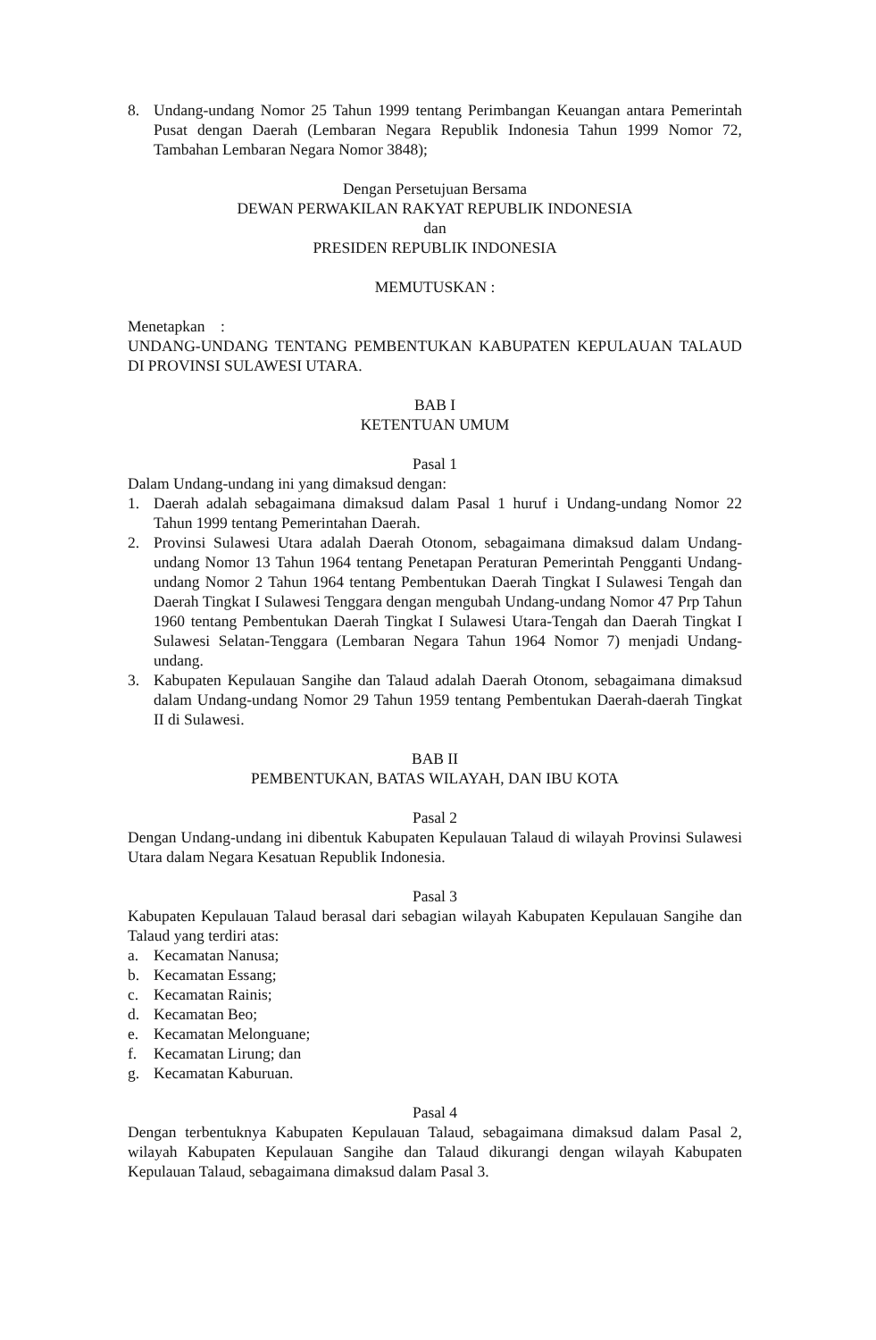8. Undang-undang Nomor 25 Tahun 1999 tentang Perimbangan Keuangan antara Pemerintah Pusat dengan Daerah (Lembaran Negara Republik Indonesia Tahun 1999 Nomor 72, Tambahan Lembaran Negara Nomor 3848);
Dengan Persetujuan Bersama
DEWAN PERWAKILAN RAKYAT REPUBLIK INDONESIA
dan
PRESIDEN REPUBLIK INDONESIA
MEMUTUSKAN :
Menetapkan :
UNDANG-UNDANG TENTANG PEMBENTUKAN KABUPATEN KEPULAUAN TALAUD DI PROVINSI SULAWESI UTARA.
BAB I
KETENTUAN UMUM
Pasal 1
Dalam Undang-undang ini yang dimaksud dengan:
1. Daerah adalah sebagaimana dimaksud dalam Pasal 1 huruf i Undang-undang Nomor 22 Tahun 1999 tentang Pemerintahan Daerah.
2. Provinsi Sulawesi Utara adalah Daerah Otonom, sebagaimana dimaksud dalam Undang-undang Nomor 13 Tahun 1964 tentang Penetapan Peraturan Pemerintah Pengganti Undang-undang Nomor 2 Tahun 1964 tentang Pembentukan Daerah Tingkat I Sulawesi Tengah dan Daerah Tingkat I Sulawesi Tenggara dengan mengubah Undang-undang Nomor 47 Prp Tahun 1960 tentang Pembentukan Daerah Tingkat I Sulawesi Utara-Tengah dan Daerah Tingkat I Sulawesi Selatan-Tenggara (Lembaran Negara Tahun 1964 Nomor 7) menjadi Undang-undang.
3. Kabupaten Kepulauan Sangihe dan Talaud adalah Daerah Otonom, sebagaimana dimaksud dalam Undang-undang Nomor 29 Tahun 1959 tentang Pembentukan Daerah-daerah Tingkat II di Sulawesi.
BAB II
PEMBENTUKAN, BATAS WILAYAH, DAN IBU KOTA
Pasal 2
Dengan Undang-undang ini dibentuk Kabupaten Kepulauan Talaud di wilayah Provinsi Sulawesi Utara dalam Negara Kesatuan Republik Indonesia.
Pasal 3
Kabupaten Kepulauan Talaud berasal dari sebagian wilayah Kabupaten Kepulauan Sangihe dan Talaud yang terdiri atas:
a. Kecamatan Nanusa;
b. Kecamatan Essang;
c. Kecamatan Rainis;
d. Kecamatan Beo;
e. Kecamatan Melonguane;
f. Kecamatan Lirung; dan
g. Kecamatan Kaburuan.
Pasal 4
Dengan terbentuknya Kabupaten Kepulauan Talaud, sebagaimana dimaksud dalam Pasal 2, wilayah Kabupaten Kepulauan Sangihe dan Talaud dikurangi dengan wilayah Kabupaten Kepulauan Talaud, sebagaimana dimaksud dalam Pasal 3.